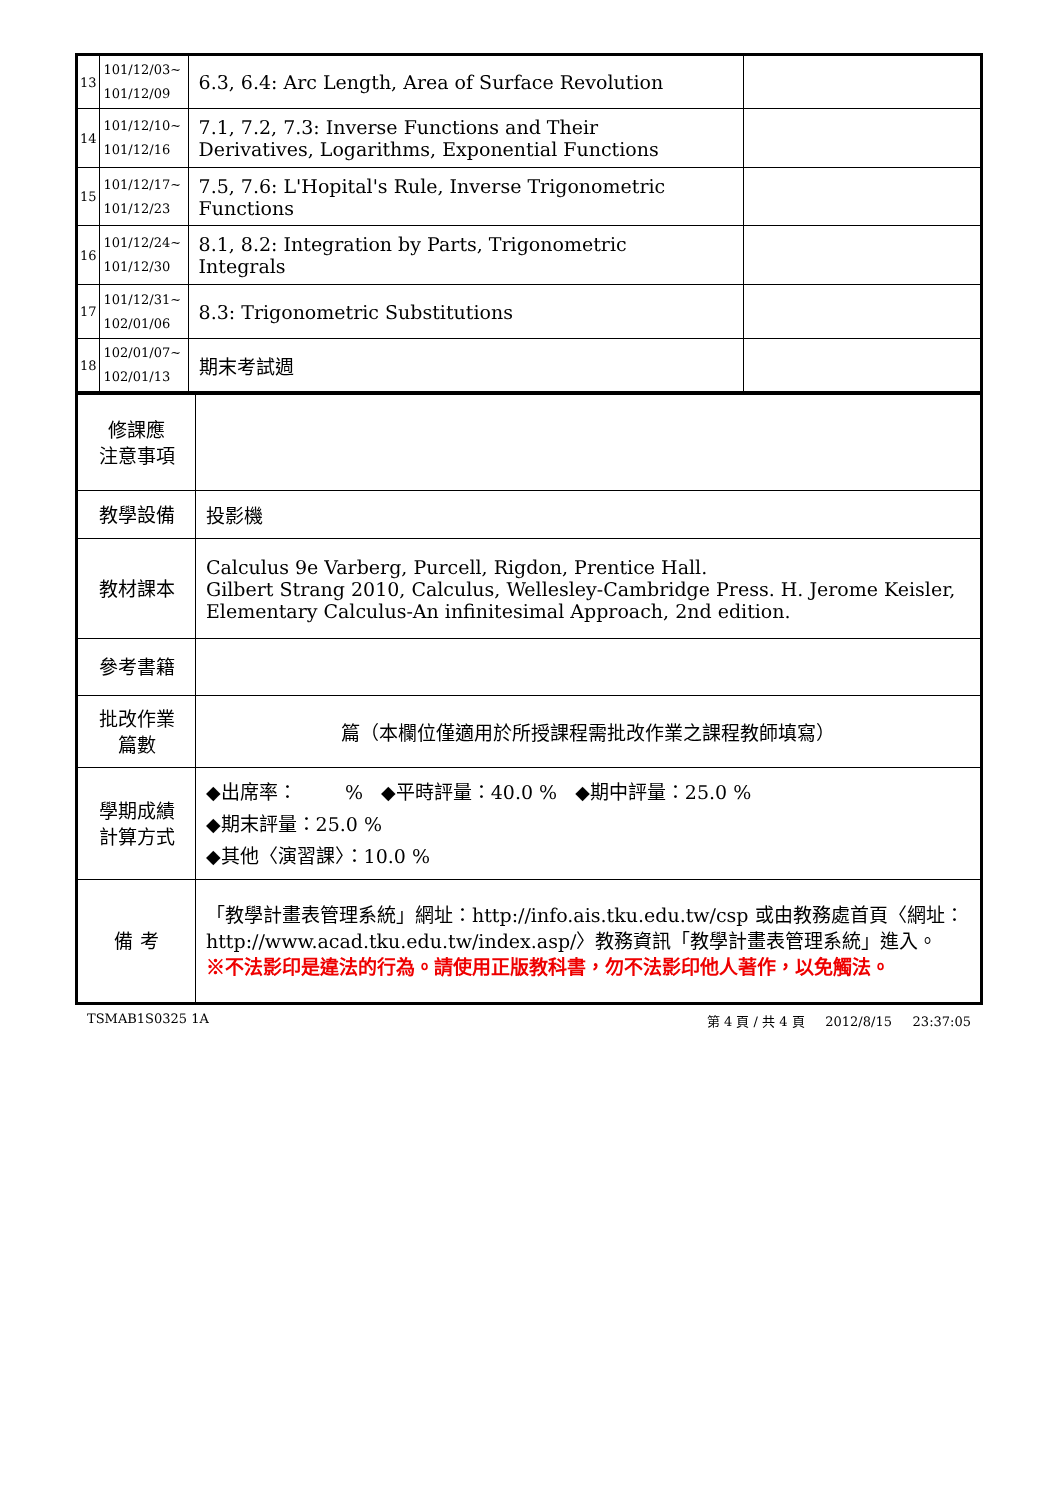| 13 | 101/12/03~ 101/12/09 | 6.3, 6.4: Arc Length, Area of Surface Revolution | |
| 14 | 101/12/10~ 101/12/16 | 7.1, 7.2, 7.3: Inverse Functions and Their Derivatives, Logarithms, Exponential Functions | |
| 15 | 101/12/17~ 101/12/23 | 7.5, 7.6: L'Hopital's Rule, Inverse Trigonometric Functions | |
| 16 | 101/12/24~ 101/12/30 | 8.1, 8.2: Integration by Parts, Trigonometric Integrals | |
| 17 | 101/12/31~ 102/01/06 | 8.3: Trigonometric Substitutions | |
| 18 | 102/01/07~ 102/01/13 | 期末考試週 | |
| 修課應 注意事項 | |
| 教學設備 | 投影機 |
| 教材課本 | Calculus 9e Varberg, Purcell, Rigdon, Prentice Hall. Gilbert Strang 2010, Calculus, Wellesley-Cambridge Press. H. Jerome Keisler, Elementary Calculus-An infinitesimal Approach, 2nd edition. |
| 參考書籍 | |
| 批改作業 篇數 | 篇（本欄位僅適用於所授課程需批改作業之課程教師填寫） |
| 學期成績 計算方式 | ◆出席率： % ◆平時評量：40.0 % ◆期中評量：25.0 % ◆期末評量：25.0 % ◆其他〈演習課〉：10.0 % |
| 備 考 | 「教學計畫表管理系統」網址： http://info.ais.tku.edu.tw/csp 或由教務處首頁〈網址： http://www.acad.tku.edu.tw/index.asp/ 〉教務資訊「教學計畫表管理系統」進入。 ※不法影印是違法的行為。請使用正版教科書，勿不法影印他人著作，以免觸法。 |
TSMAB1S0325 1A 第 4 頁 / 共 4 頁 2012/8/15 23:37:05